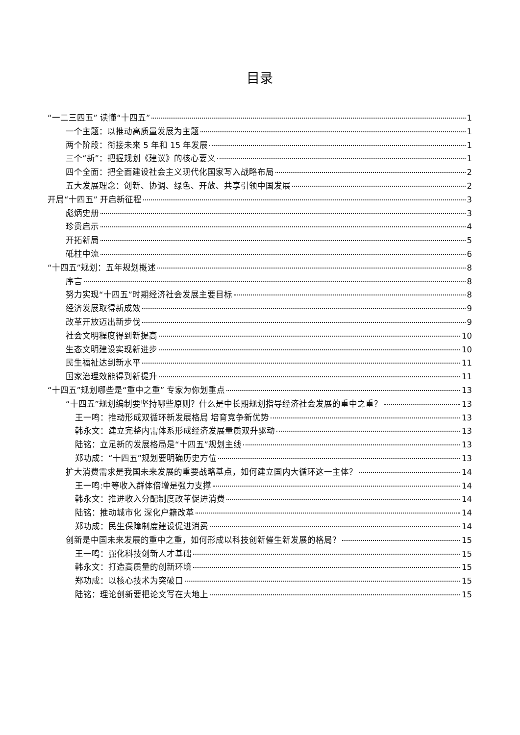目录
“一二三四五” 读懂“十四五” 1
一个主题：以推动高质量发展为主题 1
两个阶段：衔接未来 5 年和 15 年发展 1
三个“新”：把握规划《建议》的核心要义 1
四个全面：把全面建设社会主义现代化国家写入战略布局 2
五大发展理念：创新、协调、绿色、开放、共享引领中国发展 2
开局“十四五” 开启新征程 3
彪炳史册 3
珍贵启示 4
开拓新局 5
砥柱中流 6
“十四五”规划：五年规划概述 8
序言 8
努力实现“十四五”时期经济社会发展主要目标 8
经济发展取得新成效 9
改革开放迈出新步伐 9
社会文明程度得到新提高 10
生态文明建设实现新进步 10
民生福祉达到新水平 11
国家治理效能得到新提升 11
“十四五”规划哪些是“重中之重” 专家为你划重点 13
“十四五”规划编制要坚持哪些原则？什么是中长期规划指导经济社会发展的重中之重？ 13
王一鸣：推动形成双循环新发展格局 培育竞争新优势 13
韩永文：建立完整内需体系形成经济发展量质双升驱动 13
陆铭：立足新的发展格局是“十四五”规划主线 13
郑功成：“十四五”规划要明确历史方位 13
扩大消费需求是我国未来发展的重要战略基点，如何建立国内大循环这一主体？ 14
王一鸣:中等收入群体倍增是强力支撑 14
韩永文：推进收入分配制度改革促进消费 14
陆铭：推动城市化 深化户籍改革 14
郑功成：民生保障制度建设促进消费 14
创新是中国未来发展的重中之重，如何形成以科技创新催生新发展的格局？ 15
王一鸣：强化科技创新人才基础 15
韩永文：打造高质量的创新环境 15
郑功成：以核心技术为突破口 15
陆铭：理论创新要把论文写在大地上 15